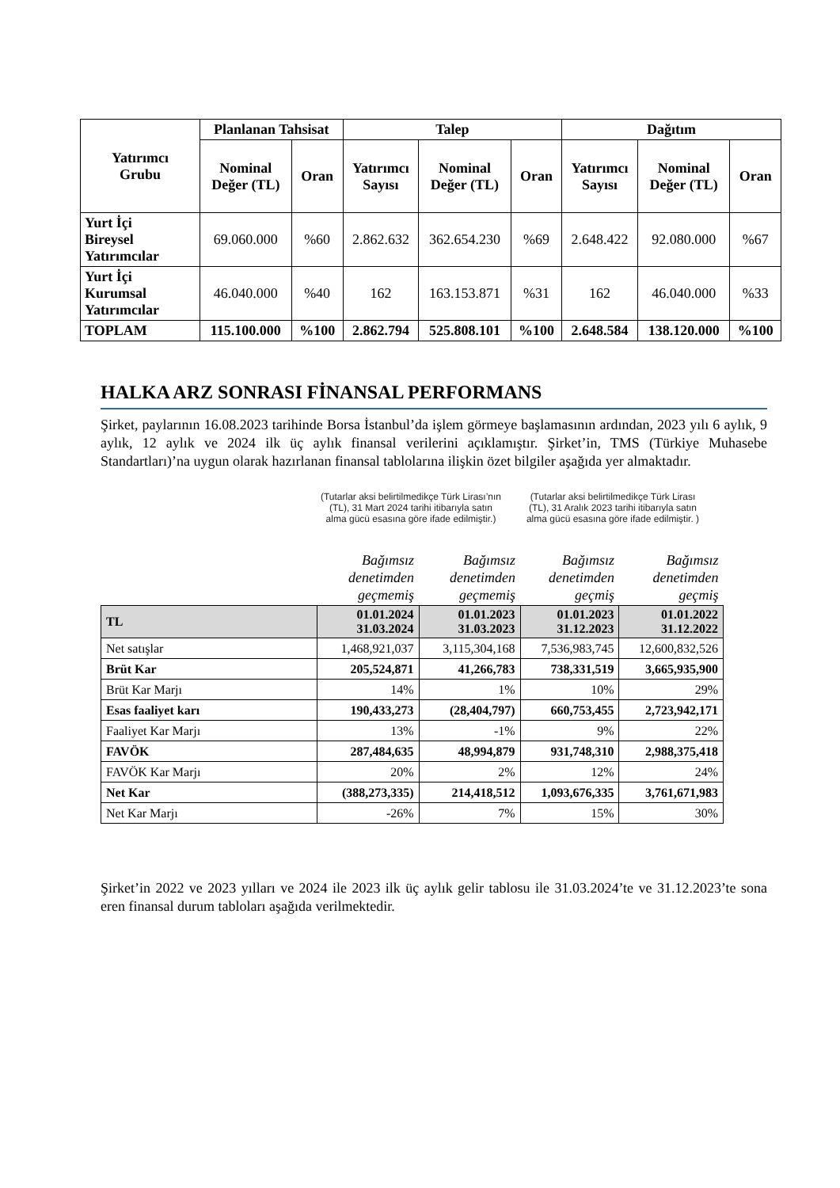| Yatırımcı Grubu | Planlanan Tahsisat | | Talep | | | Dağıtım | | |
| --- | --- | --- | --- | --- | --- | --- | --- | --- |
| | Nominal Değer (TL) | Oran | Yatırımcı Sayısı | Nominal Değer (TL) | Oran | Yatırımcı Sayısı | Nominal Değer (TL) | Oran |
| Yurt İçi Bireysel Yatırımcılar | 69.060.000 | %60 | 2.862.632 | 362.654.230 | %69 | 2.648.422 | 92.080.000 | %67 |
| Yurt İçi Kurumsal Yatırımcılar | 46.040.000 | %40 | 162 | 163.153.871 | %31 | 162 | 46.040.000 | %33 |
| TOPLAM | 115.100.000 | %100 | 2.862.794 | 525.808.101 | %100 | 2.648.584 | 138.120.000 | %100 |
HALKA ARZ SONRASI FİNANSAL PERFORMANS
Şirket, paylarının 16.08.2023 tarihinde Borsa İstanbul’da işlem görmeye başlamasının ardından, 2023 yılı 6 aylık, 9 aylık, 12 aylık ve 2024 ilk üç aylık finansal verilerini açıklamıştır. Şirket’in, TMS (Türkiye Muhasebe Standartları)’na uygun olarak hazırlanan finansal tablolarına ilişkin özet bilgiler aşağıda yer almaktadır.
(Tutarlar aksi belirtilmedikçe Türk Lirası’nın (TL), 31 Mart 2024 tarihi itibarıyla satın alma gücü esasına göre ifade edilmiştir.)
(Tutarlar aksi belirtilmedikçe Türk Lirası (TL), 31 Aralık 2023 tarihi itibarıyla satın alma gücü esasına göre ifade edilmiştir. )
| | Bağımsız denetimden geçmemiş | Bağımsız denetimden geçmemiş | Bağımsız denetimden geçmiş | Bağımsız denetimden geçmiş |
| TL | 01.01.2024 31.03.2024 | 01.01.2023 31.03.2023 | 01.01.2023 31.12.2023 | 01.01.2022 31.12.2022 |
| Net satışlar | 1,468,921,037 | 3,115,304,168 | 7,536,983,745 | 12,600,832,526 |
| Brüt Kar | 205,524,871 | 41,266,783 | 738,331,519 | 3,665,935,900 |
| Brüt Kar Marjı | 14% | 1% | 10% | 29% |
| Esas faaliyet karı | 190,433,273 | (28,404,797) | 660,753,455 | 2,723,942,171 |
| Faaliyet Kar Marjı | 13% | -1% | 9% | 22% |
| FAVÖK | 287,484,635 | 48,994,879 | 931,748,310 | 2,988,375,418 |
| FAVÖK Kar Marjı | 20% | 2% | 12% | 24% |
| Net Kar | (388,273,335) | 214,418,512 | 1,093,676,335 | 3,761,671,983 |
| Net Kar Marjı | -26% | 7% | 15% | 30% |
Şirket’in 2022 ve 2023 yılları ve 2024 ile 2023 ilk üç aylık gelir tablosu ile 31.03.2024’te ve 31.12.2023’te sona eren finansal durum tabloları aşağıda verilmektedir.